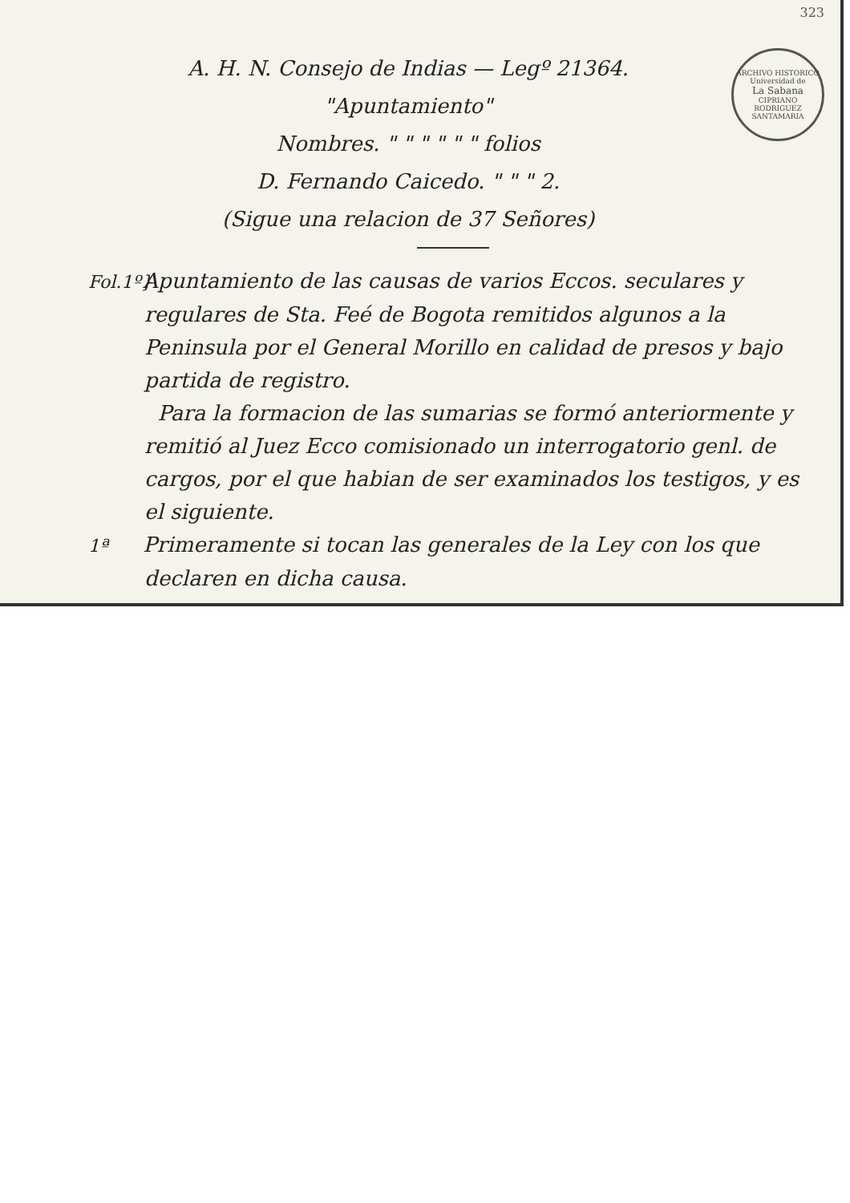323
ARCHIVO HISTORICO
Universidad de
La Sabana
CIPRIANO RODRIGUEZ SANTAMARIA
A. H. N. Consejo de Indias — Legº 21364.
"Apuntamiento"
Nombres. " " " " " " folios
D. Fernando Caicedo. " " " 2.
(Sigue una relacion de 37 Señores)
Fol.1º} Apuntamiento de las causas de varios Eccos. seculares y regulares de Sta. Feé de Bogota remitidos algunos a la Peninsula por el General Morillo en calidad de presos y bajo partida de registro.
Para la formacion de las sumarias se formó anteriormente y remitió al Juez Ecco comisionado un interrogatorio genl. de cargos, por el que habian de ser examinados los testigos, y es el siguiente.
1ª Primeramente si tocan las generales de la Ley con los que declaren en dicha causa.